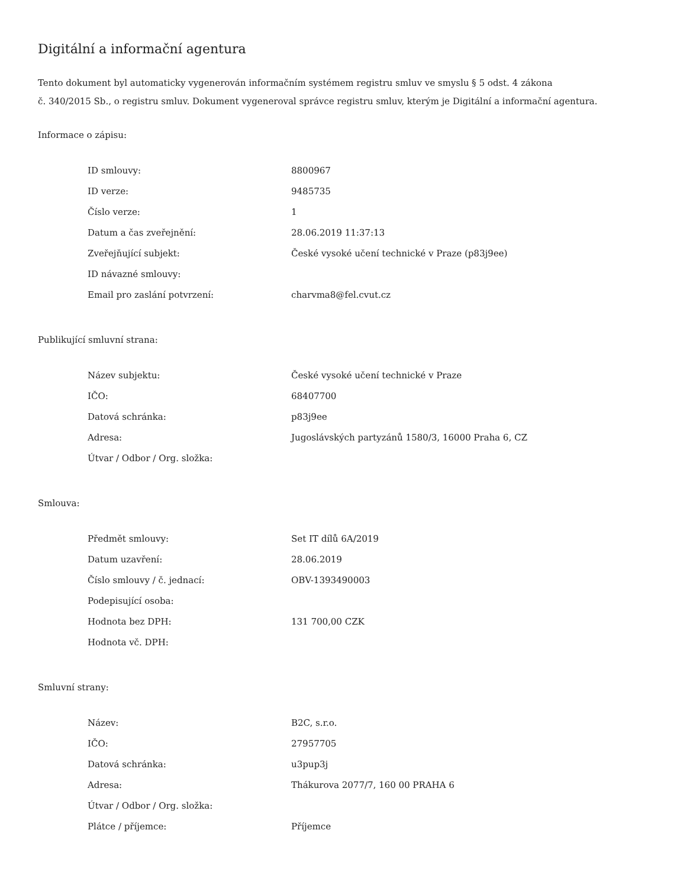Digitální a informační agentura
Tento dokument byl automaticky vygenerován informačním systémem registru smluv ve smyslu § 5 odst. 4 zákona
č. 340/2015 Sb., o registru smluv. Dokument vygeneroval správce registru smluv, kterým je Digitální a informační agentura.
Informace o zápisu:
| ID smlouvy: | 8800967 |
| ID verze: | 9485735 |
| Číslo verze: | 1 |
| Datum a čas zveřejnění: | 28.06.2019 11:37:13 |
| Zveřejňující subjekt: | České vysoké učení technické v Praze (p83j9ee) |
| ID návazné smlouvy: | |
| Email pro zaslání potvrzení: | charvma8@fel.cvut.cz |
Publikující smluvní strana:
| Název subjektu: | České vysoké učení technické v Praze |
| IČO: | 68407700 |
| Datová schránka: | p83j9ee |
| Adresa: | Jugoslávských partyzánů 1580/3, 16000 Praha 6, CZ |
| Útvar / Odbor / Org. složka: | |
Smlouva:
| Předmět smlouvy: | Set IT dílů 6A/2019 |
| Datum uzavření: | 28.06.2019 |
| Číslo smlouvy / č. jednací: | OBV-1393490003 |
| Podepisující osoba: | |
| Hodnota bez DPH: | 131 700,00 CZK |
| Hodnota vč. DPH: | |
Smluvní strany:
| Název: | B2C, s.r.o. |
| IČO: | 27957705 |
| Datová schránka: | u3pup3j |
| Adresa: | Thákurova 2077/7, 160 00 PRAHA 6 |
| Útvar / Odbor / Org. složka: | |
| Plátce / příjemce: | Příjemce |